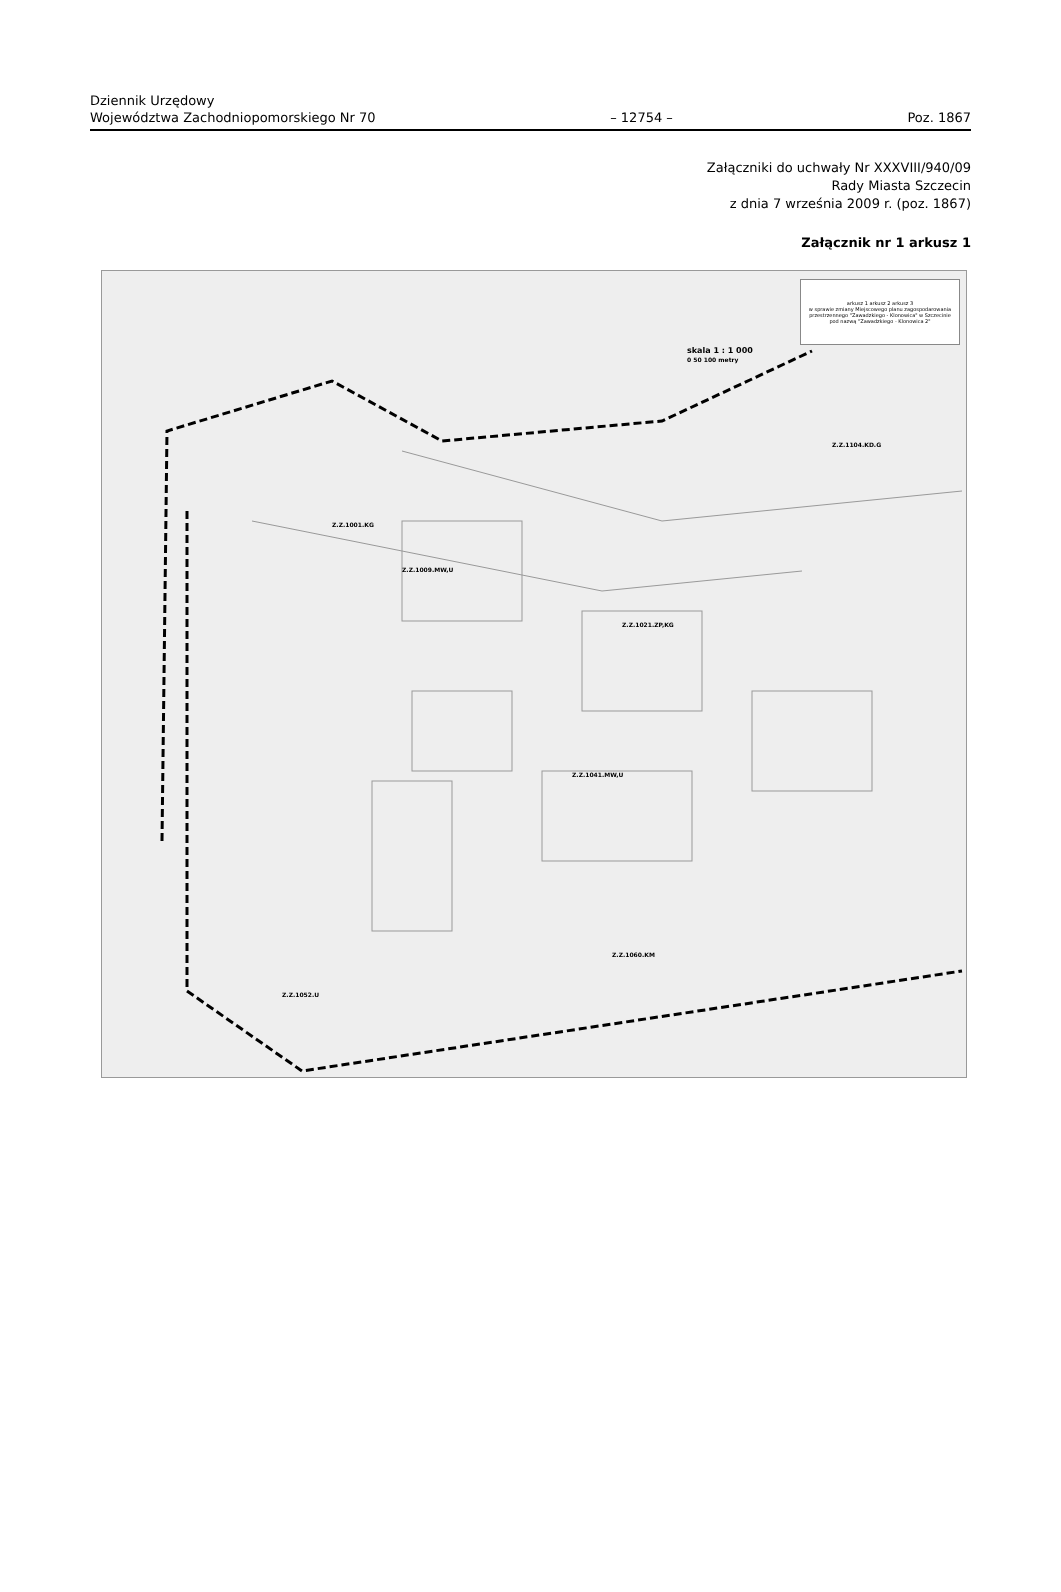Dziennik Urzędowy
Województwa Zachodniopomorskiego Nr 70 – 12754 – Poz. 1867
Załączniki do uchwały Nr XXXVIII/940/09
Rady Miasta Szczecin
z dnia 7 września 2009 r. (poz. 1867)
Załącznik nr 1 arkusz 1
arkusz 1 arkusz 2 arkusz 3
w sprawie zmiany Miejscowego planu zagospodarowania przestrzennego "Zawadzkiego - Klonowica" w Szczecinie pod nazwą "Zawadzkiego - Klonowica 2"
skala 1 : 1 000
0 50 100 metry
Z.Z.1104.KD.G
Z.Z.1001.KG
Z.Z.1009.MW,U
Z.Z.1021.ZP,KG
Z.Z.1041.MW,U
Z.Z.1060.KM
Z.Z.1052.U